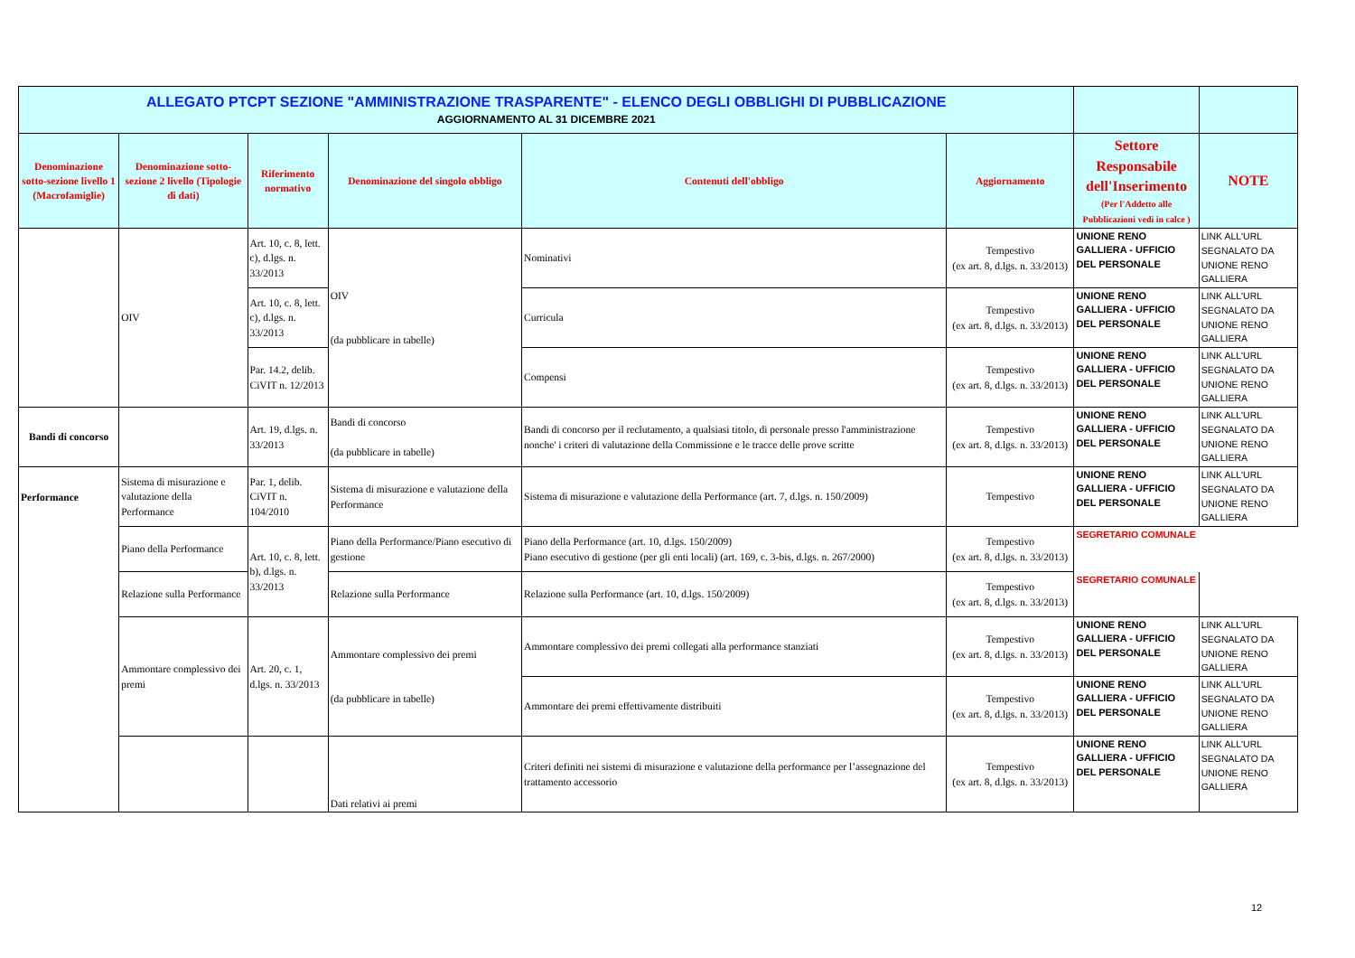| ALLEGATO PTCPT SEZIONE "AMMINISTRAZIONE TRASPARENTE" - ELENCO DEGLI OBBLIGHI DI PUBBLICAZIONE AGGIORNAMENTO AL 31 DICEMBRE 2021 | | | | | | | |
| Denominazione sotto-sezione livello 1 (Macrofamiglie) | Denominazione sotto-sezione 2 livello (Tipologie di dati) | Riferimento normativo | Denominazione del singolo obbligo | Contenuti dell'obbligo | Aggiornamento | Settore Responsabile dell'Inserimento (Per l'Addetto alle Pubblicazioni vedi in calce ) | NOTE |
| | OIV | Art. 10, c. 8, lett. c), d.lgs. n. 33/2013 | OIV (da pubblicare in tabelle) | Nominativi | Tempestivo (ex art. 8, d.lgs. n. 33/2013) | UNIONE RENO GALLIERA - UFFICIO DEL PERSONALE | LINK ALL'URL SEGNALATO DA UNIONE RENO GALLIERA |
| | | Art. 10, c. 8, lett. c), d.lgs. n. 33/2013 | | Curricula | Tempestivo (ex art. 8, d.lgs. n. 33/2013) | UNIONE RENO GALLIERA - UFFICIO DEL PERSONALE | LINK ALL'URL SEGNALATO DA UNIONE RENO GALLIERA |
| | | Par. 14.2, delib. CiVIT n. 12/2013 | | Compensi | Tempestivo (ex art. 8, d.lgs. n. 33/2013) | UNIONE RENO GALLIERA - UFFICIO DEL PERSONALE | LINK ALL'URL SEGNALATO DA UNIONE RENO GALLIERA |
| Bandi di concorso | | Art. 19, d.lgs. n. 33/2013 | Bandi di concorso (da pubblicare in tabelle) | Bandi di concorso per il reclutamento, a qualsiasi titolo, di personale presso l'amministrazione nonche' i criteri di valutazione della Commissione e le tracce delle prove scritte | Tempestivo (ex art. 8, d.lgs. n. 33/2013) | UNIONE RENO GALLIERA - UFFICIO DEL PERSONALE | LINK ALL'URL SEGNALATO DA UNIONE RENO GALLIERA |
| Performance | Sistema di misurazione e valutazione della Performance | Par. 1, delib. CiVIT n. 104/2010 | Sistema di misurazione e valutazione della Performance | Sistema di misurazione e valutazione della Performance (art. 7, d.lgs. n. 150/2009) | Tempestivo | UNIONE RENO GALLIERA - UFFICIO DEL PERSONALE | LINK ALL'URL SEGNALATO DA UNIONE RENO GALLIERA |
| | Piano della Performance | Art. 10, c. 8, lett. b), d.lgs. n. 33/2013 | Piano della Performance/Piano esecutivo di gestione | Piano della Performance (art. 10, d.lgs. 150/2009) Piano esecutivo di gestione (per gli enti locali) (art. 169, c. 3-bis, d.lgs. n. 267/2000) | Tempestivo (ex art. 8, d.lgs. n. 33/2013) | SEGRETARIO COMUNALE | |
| | Relazione sulla Performance | | Relazione sulla Performance | Relazione sulla Performance (art. 10, d.lgs. 150/2009) | Tempestivo (ex art. 8, d.lgs. n. 33/2013) | SEGRETARIO COMUNALE | |
| | Ammontare complessivo dei premi | Art. 20, c. 1, d.lgs. n. 33/2013 | Ammontare complessivo dei premi (da pubblicare in tabelle) | Ammontare complessivo dei premi collegati alla performance stanziati | Tempestivo (ex art. 8, d.lgs. n. 33/2013) | UNIONE RENO GALLIERA - UFFICIO DEL PERSONALE | LINK ALL'URL SEGNALATO DA UNIONE RENO GALLIERA |
| | | | | Ammontare dei premi effettivamente distribuiti | Tempestivo (ex art. 8, d.lgs. n. 33/2013) | UNIONE RENO GALLIERA - UFFICIO DEL PERSONALE | LINK ALL'URL SEGNALATO DA UNIONE RENO GALLIERA |
| | | | Dati relativi ai premi | Criteri definiti nei sistemi di misurazione e valutazione della performance per l’assegnazione del trattamento accessorio | Tempestivo (ex art. 8, d.lgs. n. 33/2013) | UNIONE RENO GALLIERA - UFFICIO DEL PERSONALE | LINK ALL'URL SEGNALATO DA UNIONE RENO GALLIERA |
12